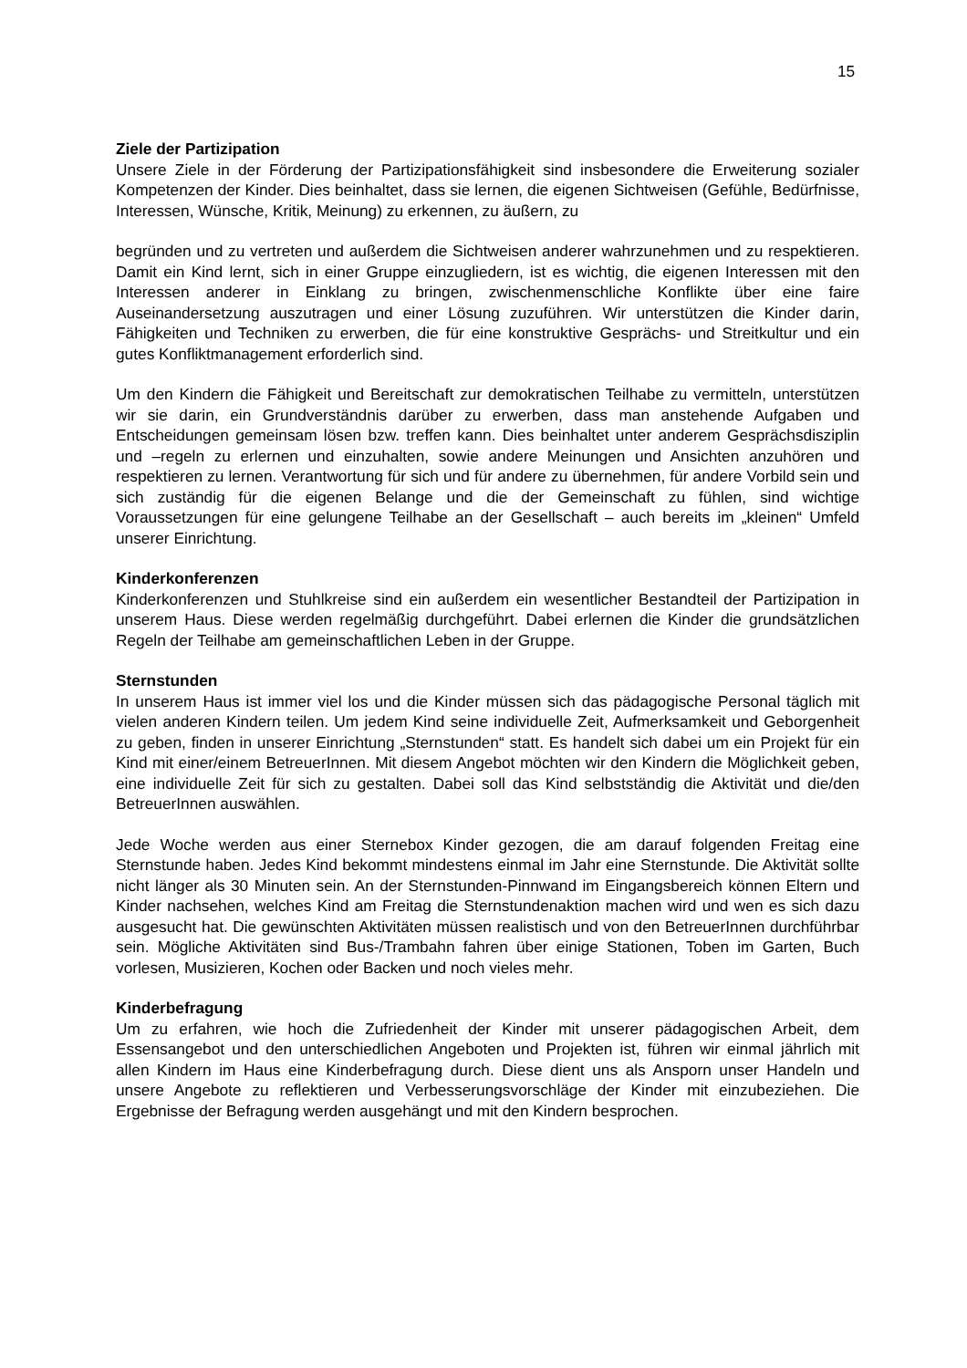15
Ziele der Partizipation
Unsere Ziele in der Förderung der Partizipationsfähigkeit sind insbesondere die Erweiterung sozialer Kompetenzen der Kinder. Dies beinhaltet, dass sie lernen, die eigenen Sichtweisen (Gefühle, Bedürfnisse, Interessen, Wünsche, Kritik, Meinung) zu erkennen, zu äußern, zu
begründen und zu vertreten und außerdem die Sichtweisen anderer wahrzunehmen und zu respektieren. Damit ein Kind lernt, sich in einer Gruppe einzugliedern, ist es wichtig, die eigenen Interessen mit den Interessen anderer in Einklang zu bringen, zwischenmenschliche Konflikte über eine faire Auseinandersetzung auszutragen und einer Lösung zuzuführen. Wir unterstützen die Kinder darin, Fähigkeiten und Techniken zu erwerben, die für eine konstruktive Gesprächs- und Streitkultur und ein gutes Konfliktmanagement erforderlich sind.
Um den Kindern die Fähigkeit und Bereitschaft zur demokratischen Teilhabe zu vermitteln, unterstützen wir sie darin, ein Grundverständnis darüber zu erwerben, dass man anstehende Aufgaben und Entscheidungen gemeinsam lösen bzw. treffen kann. Dies beinhaltet unter anderem Gesprächsdisziplin und –regeln zu erlernen und einzuhalten, sowie andere Meinungen und Ansichten anzuhören und respektieren zu lernen. Verantwortung für sich und für andere zu übernehmen, für andere Vorbild sein und sich zuständig für die eigenen Belange und die der Gemeinschaft zu fühlen, sind wichtige Voraussetzungen für eine gelungene Teilhabe an der Gesellschaft – auch bereits im „kleinen“ Umfeld unserer Einrichtung.
Kinderkonferenzen
Kinderkonferenzen und Stuhlkreise sind ein außerdem ein wesentlicher Bestandteil der Partizipation in unserem Haus. Diese werden regelmäßig durchgeführt. Dabei erlernen die Kinder die grundsätzlichen Regeln der Teilhabe am gemeinschaftlichen Leben in der Gruppe.
Sternstunden
In unserem Haus ist immer viel los und die Kinder müssen sich das pädagogische Personal täglich mit vielen anderen Kindern teilen. Um jedem Kind seine individuelle Zeit, Aufmerksamkeit und Geborgenheit zu geben, finden in unserer Einrichtung „Sternstunden“ statt. Es handelt sich dabei um ein Projekt für ein Kind mit einer/einem BetreuerInnen. Mit diesem Angebot möchten wir den Kindern die Möglichkeit geben, eine individuelle Zeit für sich zu gestalten. Dabei soll das Kind selbstständig die Aktivität und die/den BetreuerInnen auswählen.
Jede Woche werden aus einer Sternebox Kinder gezogen, die am darauf folgenden Freitag eine Sternstunde haben. Jedes Kind bekommt mindestens einmal im Jahr eine Sternstunde. Die Aktivität sollte nicht länger als 30 Minuten sein. An der Sternstunden-Pinnwand im Eingangsbereich können Eltern und Kinder nachsehen, welches Kind am Freitag die Sternstundenaktion machen wird und wen es sich dazu ausgesucht hat. Die gewünschten Aktivitäten müssen realistisch und von den BetreuerInnen durchführbar sein. Mögliche Aktivitäten sind Bus-/Trambahn fahren über einige Stationen, Toben im Garten, Buch vorlesen, Musizieren, Kochen oder Backen und noch vieles mehr.
Kinderbefragung
Um zu erfahren, wie hoch die Zufriedenheit der Kinder mit unserer pädagogischen Arbeit, dem Essensangebot und den unterschiedlichen Angeboten und Projekten ist, führen wir einmal jährlich mit allen Kindern im Haus eine Kinderbefragung durch. Diese dient uns als Ansporn unser Handeln und unsere Angebote zu reflektieren und Verbesserungsvorschläge der Kinder mit einzubeziehen. Die Ergebnisse der Befragung werden ausgehängt und mit den Kindern besprochen.